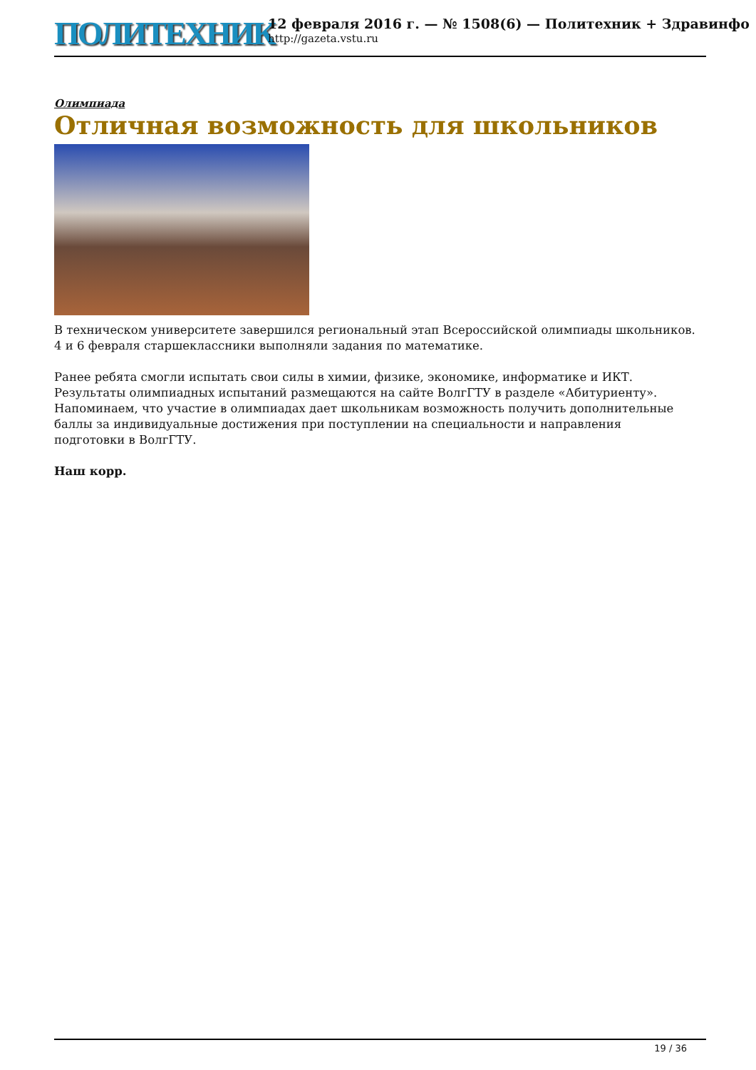ПОЛИТЕХНИК
12 февраля 2016 г. — № 1508(6) — Политехник + Здравинфо
http://gazeta.vstu.ru
Олимпиада
Отличная возможность для школьников
В техническом университете завершился региональный этап Всероссийской олимпиады школьников. 4 и 6 февраля старшеклассники выполняли задания по математике.
Ранее ребята смогли испытать свои силы в химии, физике, экономике, информатике и ИКТ. Результаты олимпиадных испытаний размещаются на сайте ВолгГТУ в разделе «Абитуриенту». Напоминаем, что участие в олимпиадах дает школьникам возможность получить дополнительные баллы за индивидуальные достижения при поступлении на специальности и направления подготовки в ВолгГТУ.
Наш корр.
19 / 36